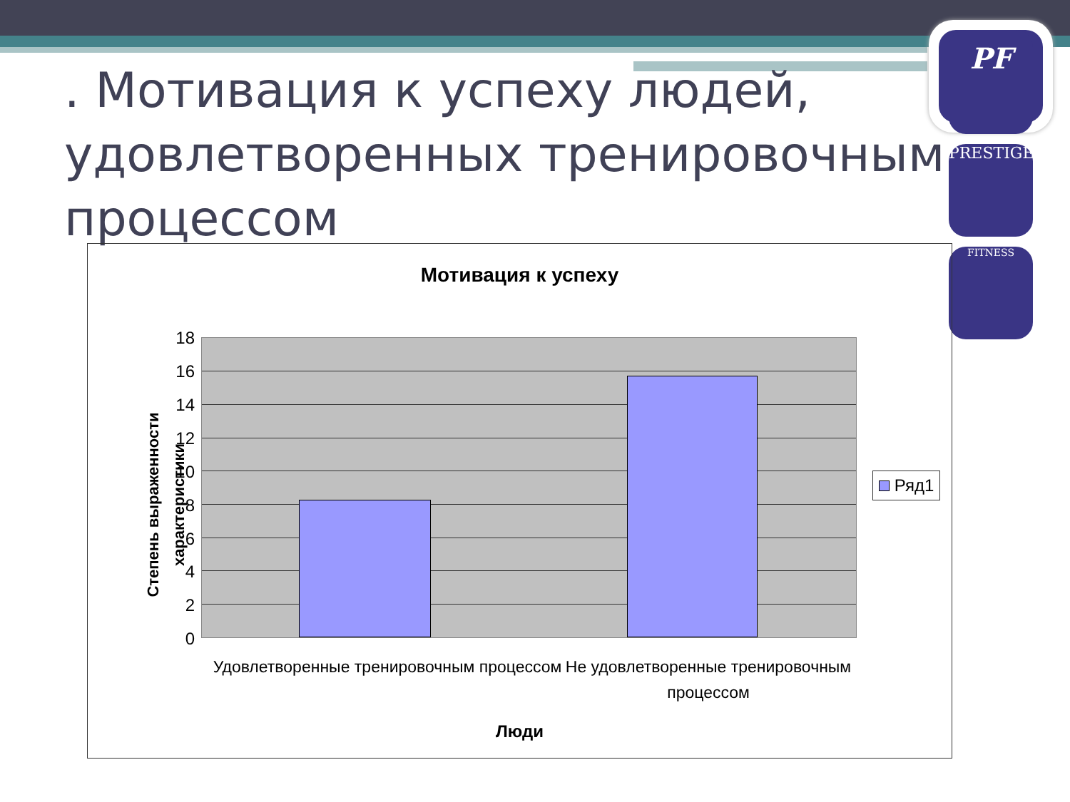PF
PRESTIGE
FITNESS
. Мотивация к успеху людей, удовлетворенных тренировочным процессом
Мотивация к успеху
Степень выраженности характеристики
18
16
14
12
10
8
6
4
2
0
Ряд1
Удовлетворенные тренировочным процессом
Не удовлетворенные тренировочным процессом
Люди